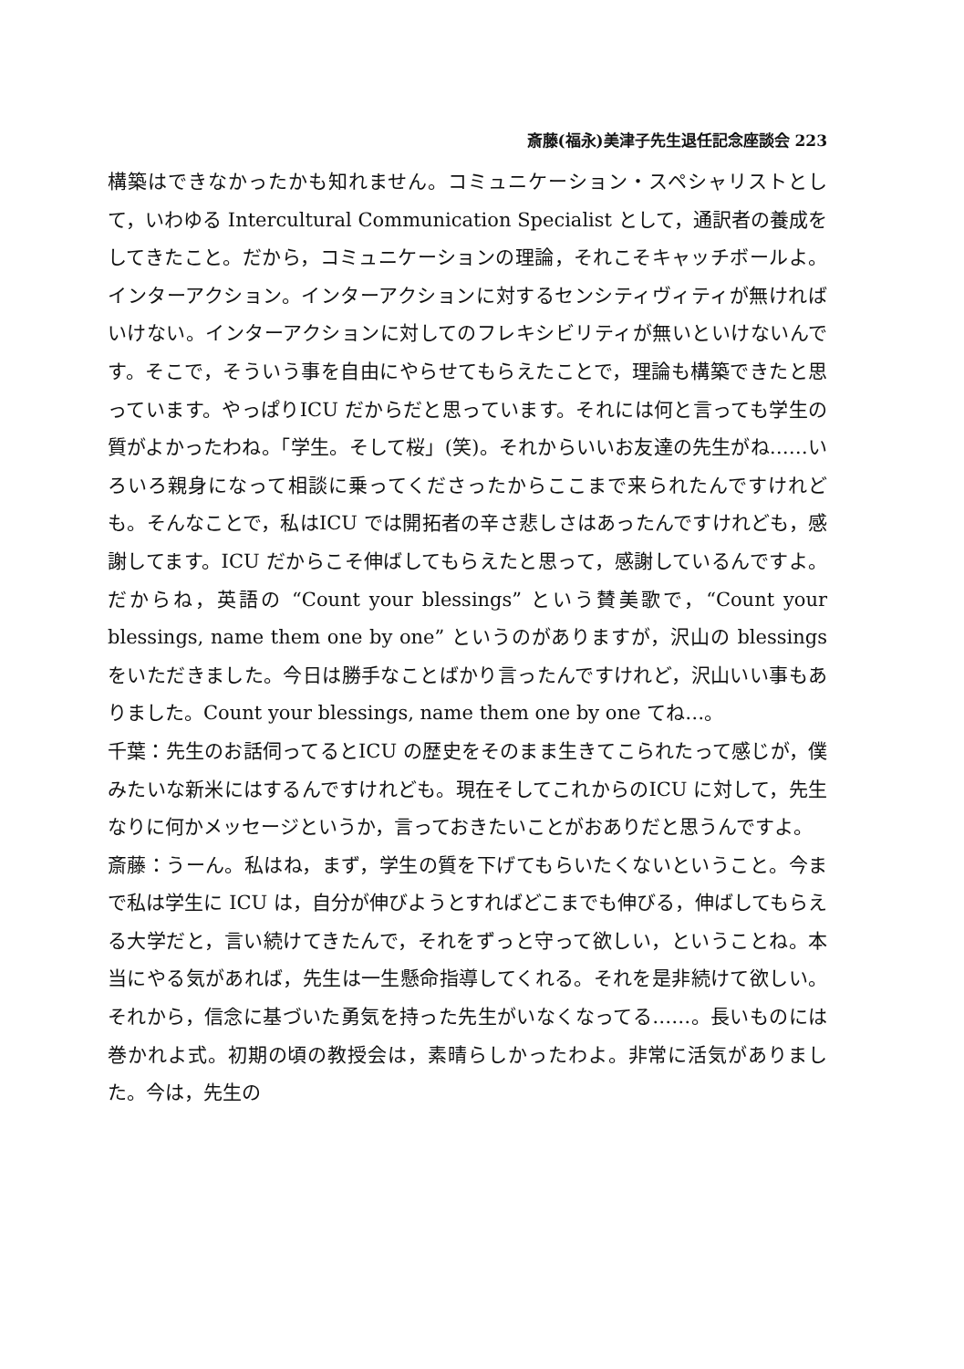斎藤(福永)美津子先生退任記念座談会 223
構築はできなかったかも知れません。コミュニケーション・スペシャリストとして，いわゆる Intercultural Communication Specialist として，通訳者の養成をしてきたこと。だから，コミュニケーションの理論，それこそキャッチボールよ。インターアクション。インターアクションに対するセンシティヴィティが無ければいけない。インターアクションに対してのフレキシビリティが無いといけないんです。そこで，そういう事を自由にやらせてもらえたことで，理論も構築できたと思っています。やっぱりICU だからだと思っています。それには何と言っても学生の質がよかったわね。「学生。そして桜」(笑)。それからいいお友達の先生がね……いろいろ親身になって相談に乗ってくださったからここまで来られたんですけれども。そんなことで，私はICU では開拓者の辛さ悲しさはあったんですけれども，感謝してます。ICU だからこそ伸ばしてもらえたと思って，感謝しているんですよ。だからね，英語の “Count your blessings” という賛美歌で，“Count your blessings, name them one by one” というのがありますが，沢山の blessings をいただきました。今日は勝手なことばかり言ったんですけれど，沢山いい事もありました。Count your blessings, name them one by one てね…。
千葉：先生のお話伺ってるとICU の歴史をそのまま生きてこられたって感じが，僕みたいな新米にはするんですけれども。現在そしてこれからのICU に対して，先生なりに何かメッセージというか，言っておきたいことがおありだと思うんですよ。
斎藤：うーん。私はね，まず，学生の質を下げてもらいたくないということ。今まで私は学生に ICU は，自分が伸びようとすればどこまでも伸びる，伸ばしてもらえる大学だと，言い続けてきたんで，それをずっと守って欲しい，ということね。本当にやる気があれば，先生は一生懸命指導してくれる。それを是非続けて欲しい。それから，信念に基づいた勇気を持った先生がいなくなってる……。長いものには巻かれよ式。初期の頃の教授会は，素晴らしかったわよ。非常に活気がありました。今は，先生の